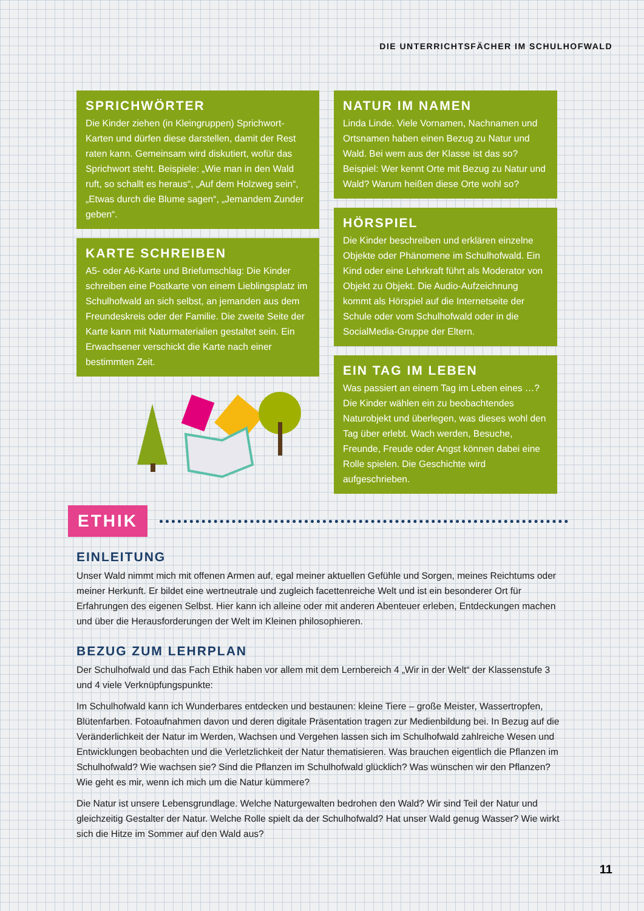DIE UNTERRICHTSFÄCHER IM SCHULHOFWALD
SPRICHWÖRTER
Die Kinder ziehen (in Kleingruppen) Sprichwort-Karten und dürfen diese darstellen, damit der Rest raten kann. Gemeinsam wird diskutiert, wofür das Sprichwort steht. Beispiele: „Wie man in den Wald ruft, so schallt es heraus“, „Auf dem Holzweg sein“, „Etwas durch die Blume sagen“, „Jemandem Zunder geben“.
KARTE SCHREIBEN
A5- oder A6-Karte und Briefumschlag: Die Kinder schreiben eine Postkarte von einem Lieblingsplatz im Schulhofwald an sich selbst, an jemanden aus dem Freundeskreis oder der Familie. Die zweite Seite der Karte kann mit Naturmaterialien gestaltet sein. Ein Erwachsener verschickt die Karte nach einer bestimmten Zeit.
NATUR IM NAMEN
Linda Linde. Viele Vornamen, Nachnamen und Ortsnamen haben einen Bezug zu Natur und Wald. Bei wem aus der Klasse ist das so? Beispiel: Wer kennt Orte mit Bezug zu Natur und Wald? Warum heißen diese Orte wohl so?
HÖRSPIEL
Die Kinder beschreiben und erklären einzelne Objekte oder Phänomene im Schulhofwald. Ein Kind oder eine Lehrkraft führt als Moderator von Objekt zu Objekt. Die Audio-Aufzeichnung kommt als Hörspiel auf die Internetseite der Schule oder vom Schulhofwald oder in die SocialMedia-Gruppe der Eltern.
EIN TAG IM LEBEN
Was passiert an einem Tag im Leben eines …? Die Kinder wählen ein zu beobachtendes Naturobjekt und überlegen, was dieses wohl den Tag über erlebt. Wach werden, Besuche, Freunde, Freude oder Angst können dabei eine Rolle spielen. Die Geschichte wird aufgeschrieben.
ETHIK
EINLEITUNG
Unser Wald nimmt mich mit offenen Armen auf, egal meiner aktuellen Gefühle und Sorgen, meines Reichtums oder meiner Herkunft. Er bildet eine wertneutrale und zugleich facettenreiche Welt und ist ein besonderer Ort für Erfahrungen des eigenen Selbst. Hier kann ich alleine oder mit anderen Abenteuer erleben, Entdeckungen machen und über die Herausforderungen der Welt im Kleinen philosophieren.
BEZUG ZUM LEHRPLAN
Der Schulhofwald und das Fach Ethik haben vor allem mit dem Lernbereich 4 „Wir in der Welt“ der Klassenstufe 3 und 4 viele Verknüpfungspunkte:
Im Schulhofwald kann ich Wunderbares entdecken und bestaunen: kleine Tiere – große Meister, Wassertropfen, Blütenfarben. Fotoaufnahmen davon und deren digitale Präsentation tragen zur Medienbildung bei. In Bezug auf die Veränderlichkeit der Natur im Werden, Wachsen und Vergehen lassen sich im Schulhofwald zahlreiche Wesen und Entwicklungen beobachten und die Verletzlichkeit der Natur thematisieren. Was brauchen eigentlich die Pflanzen im Schulhofwald? Wie wachsen sie? Sind die Pflanzen im Schulhofwald glücklich? Was wünschen wir den Pflanzen? Wie geht es mir, wenn ich mich um die Natur kümmere?
Die Natur ist unsere Lebensgrundlage. Welche Naturgewalten bedrohen den Wald? Wir sind Teil der Natur und gleichzeitig Gestalter der Natur. Welche Rolle spielt da der Schulhofwald? Hat unser Wald genug Wasser? Wie wirkt sich die Hitze im Sommer auf den Wald aus?
11